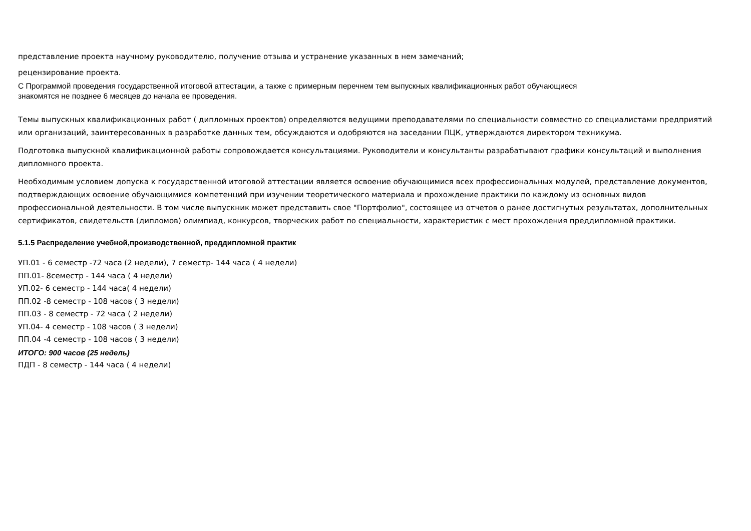представление проекта научному руководителю, получение отзыва и устранение указанных в нем замечаний;
рецензирование проекта.
С Программой проведения государственной итоговой аттестации, а также с примерным перечнем тем выпускных квалификационных работ обучающиеся
знакомятся не позднее 6 месяцев до начала ее проведения.
Темы выпускных квалификационных работ ( дипломных проектов) определяются ведущими преподавателями по специальности совместно со специалистами предприятий или организаций, заинтересованных в разработке данных тем, обсуждаются и одобряются на заседании ПЦК, утверждаются директором техникума.
Подготовка выпускной квалификационной работы сопровождается консультациями. Руководители и консультанты разрабатывают графики консультаций и выполнения дипломного проекта.
Необходимым условием допуска к государственной итоговой аттестации является освоение обучающимися всех профессиональных модулей, представление документов, подтверждающих освоение обучающимися компетенций при изучении теоретического материала и прохождение практики по каждому из основных видов профессиональной деятельности. В том числе выпускник может представить свое "Портфолио", состоящее из отчетов о ранее достигнутых результатах, дополнительных сертификатов, свидетельств (дипломов) олимпиад, конкурсов, творческих работ по специальности, характеристик с мест прохождения преддипломной практики.
5.1.5 Распределение учебной,производственной, преддипломной практик
УП.01 - 6 семестр -72 часа (2 недели), 7 семестр- 144 часа ( 4 недели)
ПП.01- 8семестр - 144 часа ( 4 недели)
УП.02- 6 семестр - 144 часа( 4 недели)
ПП.02 -8 семестр - 108 часов ( 3 недели)
ПП.03 - 8 семестр - 72 часа ( 2 недели)
УП.04- 4 семестр - 108 часов ( 3 недели)
ПП.04 -4 семестр - 108 часов ( 3 недели)
ИТОГО: 900 часов (25 недель)
ПДП - 8 семестр - 144 часа ( 4 недели)